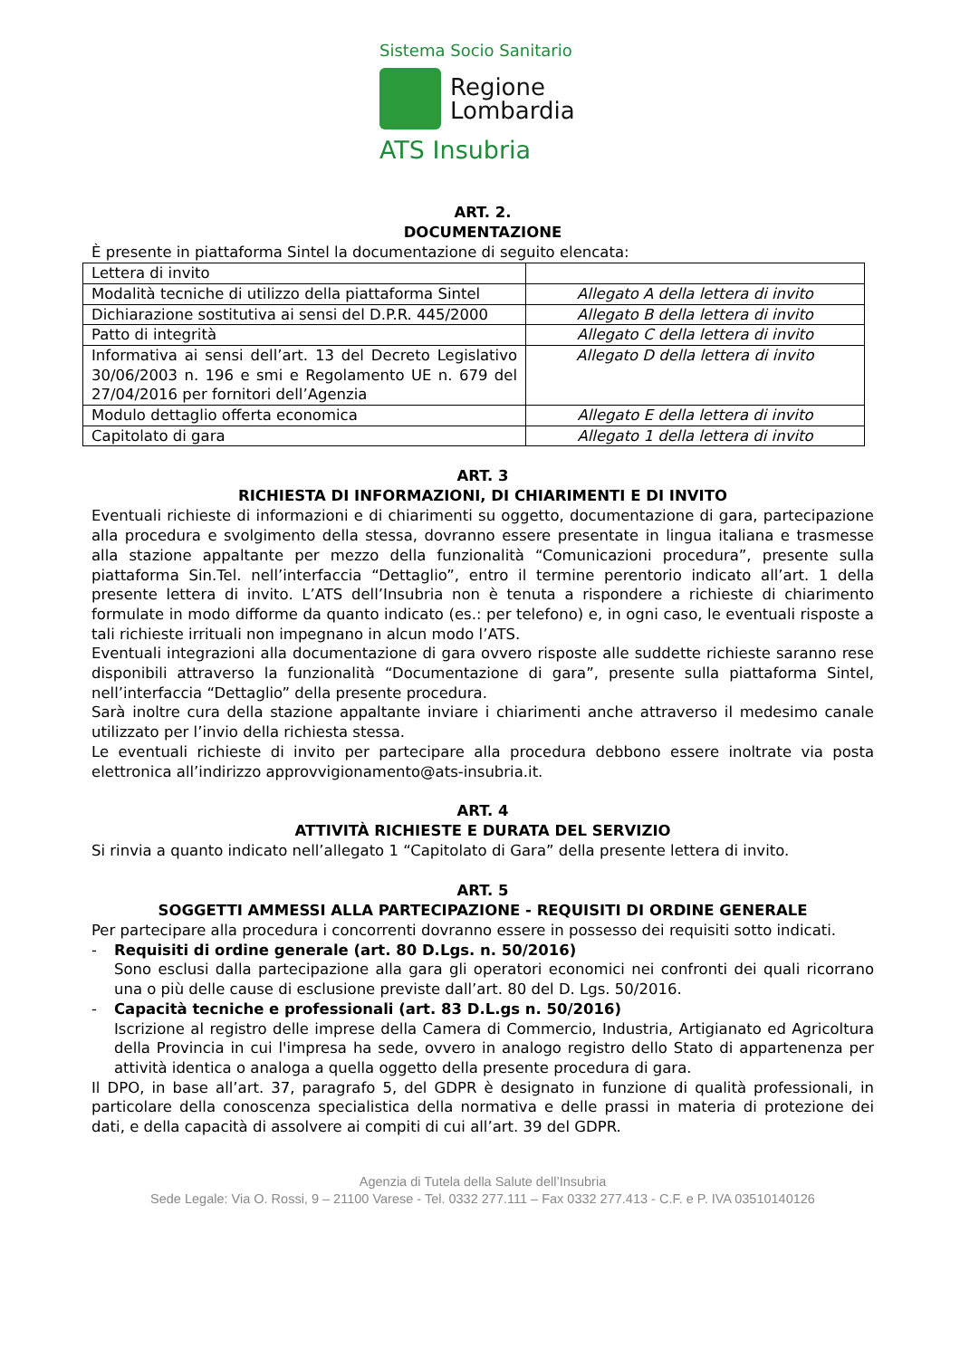Sistema Socio Sanitario
Regione
Lombardia
ATS Insubria
ART. 2.
DOCUMENTAZIONE
È presente in piattaforma Sintel la documentazione di seguito elencata:
| Lettera di invito | |
| Modalità tecniche di utilizzo della piattaforma Sintel | Allegato A della lettera di invito |
| Dichiarazione sostitutiva ai sensi del D.P.R. 445/2000 | Allegato B della lettera di invito |
| Patto di integrità | Allegato C della lettera di invito |
| Informativa ai sensi dell’art. 13 del Decreto Legislativo 30/06/2003 n. 196 e smi e Regolamento UE n. 679 del 27/04/2016 per fornitori dell’Agenzia | Allegato D della lettera di invito |
| Modulo dettaglio offerta economica | Allegato E della lettera di invito |
| Capitolato di gara | Allegato 1 della lettera di invito |
ART. 3
RICHIESTA DI INFORMAZIONI, DI CHIARIMENTI E DI INVITO
Eventuali richieste di informazioni e di chiarimenti su oggetto, documentazione di gara, partecipazione alla procedura e svolgimento della stessa, dovranno essere presentate in lingua italiana e trasmesse alla stazione appaltante per mezzo della funzionalità “Comunicazioni procedura”, presente sulla piattaforma Sin.Tel. nell’interfaccia “Dettaglio”, entro il termine perentorio indicato all’art. 1 della presente lettera di invito. L’ATS dell’Insubria non è tenuta a rispondere a richieste di chiarimento formulate in modo difforme da quanto indicato (es.: per telefono) e, in ogni caso, le eventuali risposte a tali richieste irrituali non impegnano in alcun modo l’ATS.
Eventuali integrazioni alla documentazione di gara ovvero risposte alle suddette richieste saranno rese disponibili attraverso la funzionalità “Documentazione di gara”, presente sulla piattaforma Sintel, nell’interfaccia “Dettaglio” della presente procedura.
Sarà inoltre cura della stazione appaltante inviare i chiarimenti anche attraverso il medesimo canale utilizzato per l’invio della richiesta stessa.
Le eventuali richieste di invito per partecipare alla procedura debbono essere inoltrate via posta elettronica all’indirizzo approvvigionamento@ats-insubria.it.
ART. 4
ATTIVITÀ RICHIESTE E DURATA DEL SERVIZIO
Si rinvia a quanto indicato nell’allegato 1 “Capitolato di Gara” della presente lettera di invito.
ART. 5
SOGGETTI AMMESSI ALLA PARTECIPAZIONE - REQUISITI DI ORDINE GENERALE
Per partecipare alla procedura i concorrenti dovranno essere in possesso dei requisiti sotto indicati.
- Requisiti di ordine generale (art. 80 D.Lgs. n. 50/2016)
Sono esclusi dalla partecipazione alla gara gli operatori economici nei confronti dei quali ricorrano una o più delle cause di esclusione previste dall’art. 80 del D. Lgs. 50/2016.
- Capacità tecniche e professionali (art. 83 D.L.gs n. 50/2016)
Iscrizione al registro delle imprese della Camera di Commercio, Industria, Artigianato ed Agricoltura della Provincia in cui l'impresa ha sede, ovvero in analogo registro dello Stato di appartenenza per attività identica o analoga a quella oggetto della presente procedura di gara.
Il DPO, in base all’art. 37, paragrafo 5, del GDPR è designato in funzione di qualità professionali, in particolare della conoscenza specialistica della normativa e delle prassi in materia di protezione dei dati, e della capacità di assolvere ai compiti di cui all’art. 39 del GDPR.
Agenzia di Tutela della Salute dell’Insubria
Sede Legale: Via O. Rossi, 9 – 21100 Varese - Tel. 0332 277.111 – Fax 0332 277.413 - C.F. e P. IVA 03510140126